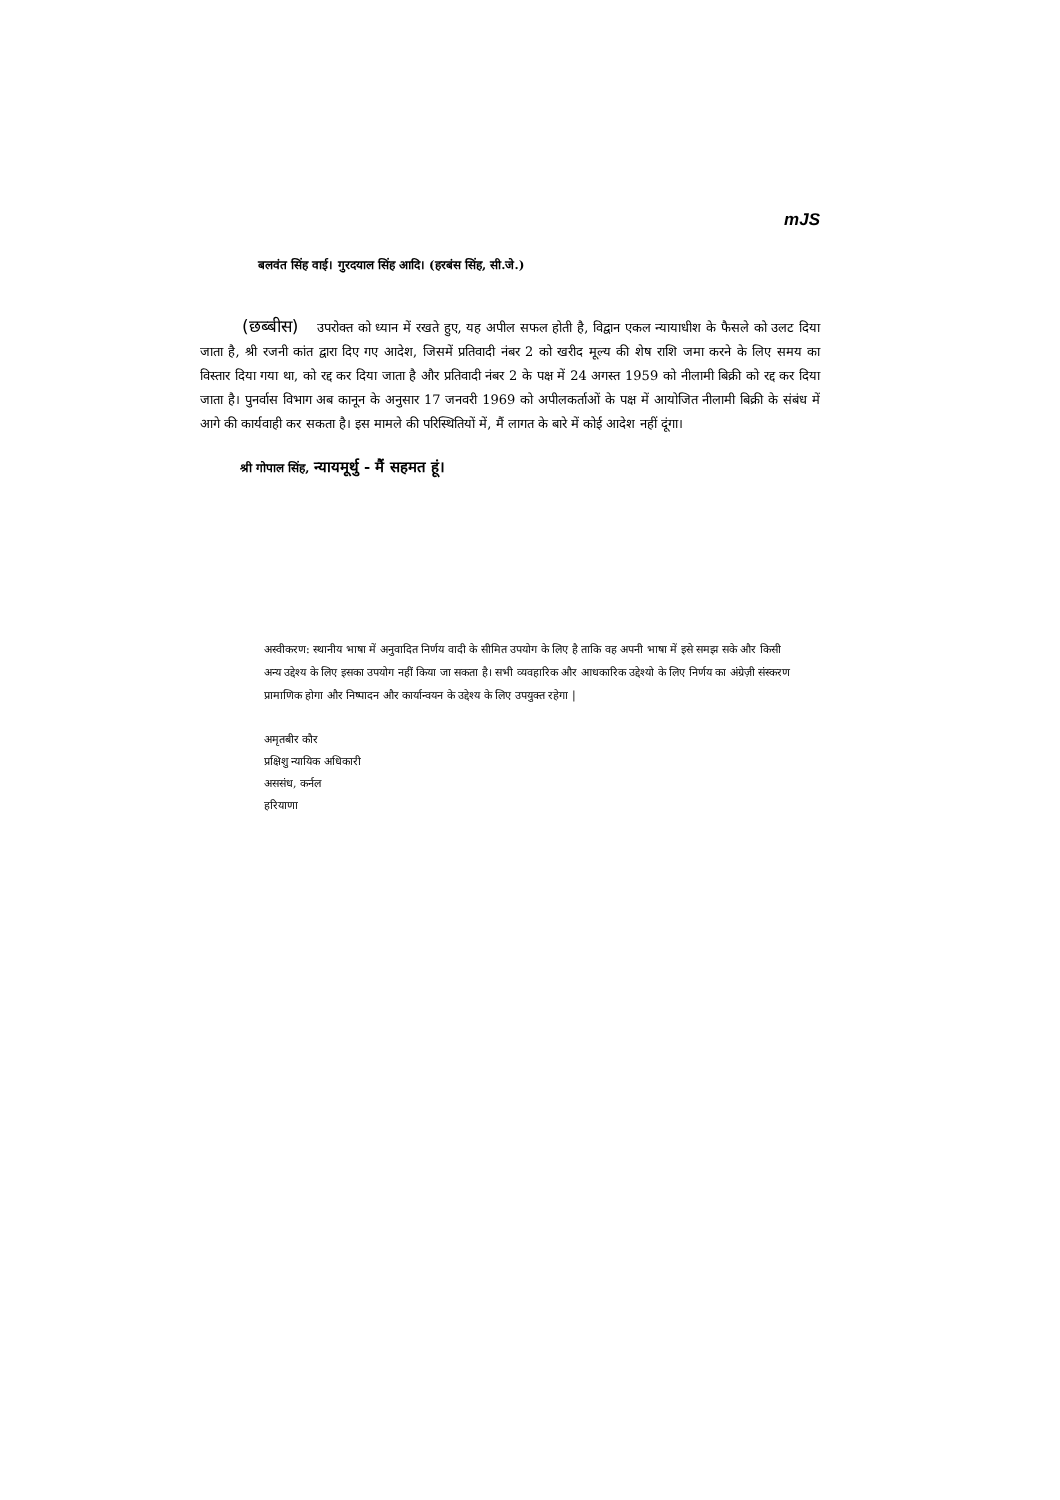mJS
बलवंत सिंह वाई। गुरदयाल सिंह आदि। (हरबंस सिंह, सी.जे.)
(छब्बीस) उपरोक्त को ध्यान में रखते हुए, यह अपील सफल होती है, विद्वान एकल न्यायाधीश के फैसले को उलट दिया जाता है, श्री रजनी कांत द्वारा दिए गए आदेश, जिसमें प्रतिवादी नंबर 2 को खरीद मूल्य की शेष राशि जमा करने के लिए समय का विस्तार दिया गया था, को रद्द कर दिया जाता है और प्रतिवादी नंबर 2 के पक्ष में 24 अगस्त 1959 को नीलामी बिक्री को रद्द कर दिया जाता है। पुनर्वास विभाग अब कानून के अनुसार 17 जनवरी 1969 को अपीलकर्ताओं के पक्ष में आयोजित नीलामी बिक्री के संबंध में आगे की कार्यवाही कर सकता है। इस मामले की परिस्थितियों में, मैं लागत के बारे में कोई आदेश नहीं दूंगा।
श्री गोपाल सिंह, न्यायमूर्थु - मैं सहमत हूं।
अस्वीकरण: स्थानीय भाषा में अनुवादित निर्णय वादी के सीमित उपयोग के लिए है ताकि वह अपनी भाषा में इसे समझ सके और किसी अन्य उद्देश्य के लिए इसका उपयोग नहीं किया जा सकता है। सभी व्यवहारिक और आधकारिक उद्देश्यो के लिए निर्णय का अंग्रेज़ी संस्करण प्रामाणिक होगा और निष्पादन और कार्यान्वयन के उद्देश्य के लिए उपयुक्त रहेगा |
अमृतबीर कौर
प्रक्षिशु न्यायिक अधिकारी
अससंध, कर्नल
हरियाणा